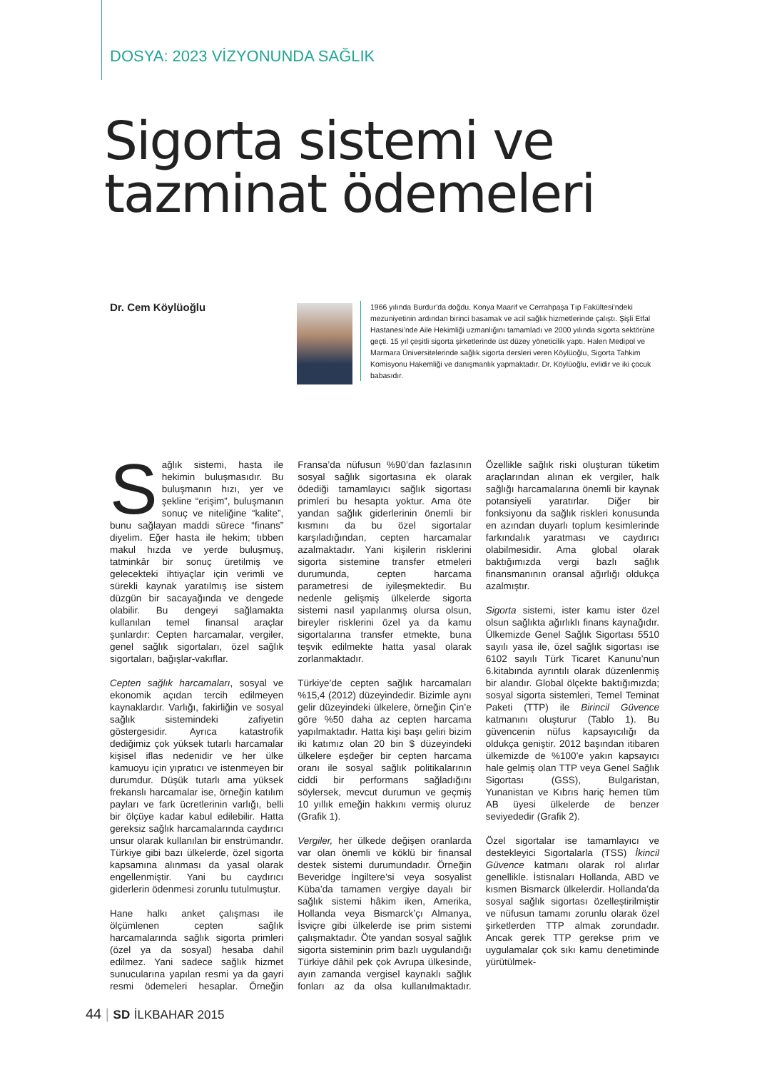DOSYA: 2023 VİZYONUNDA SAĞLIK
Sigorta sistemi ve
tazminat ödemeleri
Dr. Cem Köylüoğlu
1966 yılında Burdur’da doğdu. Konya Maarif ve Cerrahpaşa Tıp Fakültesi’ndeki mezuniyetinin ardından birinci basamak ve acil sağlık hizmetlerinde çalıştı. Şişli Etfal Hastanesi’nde Aile Hekimliği uzmanlığını tamamladı ve 2000 yılında sigorta sektörüne geçti. 15 yıl çeşitli sigorta şirketlerinde üst düzey yöneticilik yaptı. Halen Medipol ve Marmara Üniversitelerinde sağlık sigorta dersleri veren Köylüoğlu, Sigorta Tahkim Komisyonu Hakemliği ve danışmanlık yapmaktadır. Dr. Köylüoğlu, evlidir ve iki çocuk babasıdır.
Sağlık sistemi, hasta ile hekimin buluşmasıdır. Bu buluşmanın hızı, yer ve şekline “erişim”, buluşmanın sonuç ve niteliğine “kalite”, bunu sağlayan maddi sürece “finans” diyelim. Eğer hasta ile hekim; tıbben makul hızda ve yerde buluşmuş, tatminkâr bir sonuç üretilmiş ve gelecekteki ihtiyaçlar için verimli ve sürekli kaynak yaratılmış ise sistem düzgün bir sacayağında ve dengede olabilir. Bu dengeyi sağlamakta kullanılan temel finansal araçlar şunlardır: Cepten harcamalar, vergiler, genel sağlık sigortaları, özel sağlık sigortaları, bağışlar-vakıflar.
Cepten sağlık harcamaları, sosyal ve ekonomik açıdan tercih edilmeyen kaynaklardır. Varlığı, fakirliğin ve sosyal sağlık sistemindeki zafiyetin göstergesidir. Ayrıca katastrofik dediğimiz çok yüksek tutarlı harcamalar kişisel iflas nedenidir ve her ülke kamuoyu için yıpratıcı ve istenmeyen bir durumdur. Düşük tutarlı ama yüksek frekanslı harcamalar ise, örneğin katılım payları ve fark ücretlerinin varlığı, belli bir ölçüye kadar kabul edilebilir. Hatta gereksiz sağlık harcamalarında caydırıcı unsur olarak kullanılan bir enstrümandır. Türkiye gibi bazı ülkelerde, özel sigorta kapsamına alınması da yasal olarak engellenmiştir. Yani bu caydırıcı giderlerin ödenmesi zorunlu tutulmuştur.
Hane halkı anket çalışması ile ölçümlenen cepten sağlık harcamalarında sağlık sigorta primleri (özel ya da sosyal) hesaba dahil edilmez. Yani sadece sağlık hizmet sunucularına yapılan resmi ya da gayri resmi ödemeleri hesaplar. Örneğin Fransa’da nüfusun %90’dan fazlasının sosyal sağlık sigortasına ek olarak ödediği tamamlayıcı sağlık sigortası primleri bu hesapta yoktur. Ama öte yandan sağlık giderlerinin önemli bir kısmını da bu özel sigortalar karşıladığından, cepten harcamalar azalmaktadır. Yani kişilerin risklerini sigorta sistemine transfer etmeleri durumunda, cepten harcama parametresi de iyileşmektedir. Bu nedenle gelişmiş ülkelerde sigorta sistemi nasıl yapılanmış olursa olsun, bireyler risklerini özel ya da kamu sigortalarına transfer etmekte, buna teşvik edilmekte hatta yasal olarak zorlanmaktadır.
Türkiye’de cepten sağlık harcamaları %15,4 (2012) düzeyindedir. Bizimle aynı gelir düzeyindeki ülkelere, örneğin Çin’e göre %50 daha az cepten harcama yapılmaktadır. Hatta kişi başı geliri bizim iki katımız olan 20 bin $ düzeyindeki ülkelere eşdeğer bir cepten harcama oranı ile sosyal sağlık politikalarının ciddi bir performans sağladığını söylersek, mevcut durumun ve geçmiş 10 yıllık emeğin hakkını vermiş oluruz (Grafik 1).
Vergiler, her ülkede değişen oranlarda var olan önemli ve köklü bir finansal destek sistemi durumundadır. Örneğin Beveridge İngiltere’si veya sosyalist Küba’da tamamen vergiye dayalı bir sağlık sistemi hâkim iken, Amerika, Hollanda veya Bismarck’çı Almanya, İsviçre gibi ülkelerde ise prim sistemi çalışmaktadır. Öte yandan sosyal sağlık sigorta sisteminin prim bazlı uygulandığı Türkiye dâhil pek çok Avrupa ülkesinde, ayın zamanda vergisel kaynaklı sağlık fonları az da olsa kullanılmaktadır. Özellikle sağlık riski oluşturan tüketim araçlarından alınan ek vergiler, halk sağlığı harcamalarına önemli bir kaynak potansiyeli yaratırlar. Diğer bir fonksiyonu da sağlık riskleri konusunda en azından duyarlı toplum kesimlerinde farkındalık yaratması ve caydırıcı olabilmesidir. Ama global olarak baktığımızda vergi bazlı sağlık finansmanının oransal ağırlığı oldukça azalmıştır.
Sigorta sistemi, ister kamu ister özel olsun sağlıkta ağırlıklı finans kaynağıdır. Ülkemizde Genel Sağlık Sigortası 5510 sayılı yasa ile, özel sağlık sigortası ise 6102 sayılı Türk Ticaret Kanunu’nun 6.kitabında ayrıntılı olarak düzenlenmiş bir alandır. Global ölçekte baktığımızda; sosyal sigorta sistemleri, Temel Teminat Paketi (TTP) ile Birincil Güvence katmanını oluşturur (Tablo 1). Bu güvencenin nüfus kapsayıcılığı da oldukça geniştir. 2012 başından itibaren ülkemizde de %100’e yakın kapsayıcı hale gelmiş olan TTP veya Genel Sağlık Sigortası (GSS), Bulgaristan, Yunanistan ve Kıbrıs hariç hemen tüm AB üyesi ülkelerde de benzer seviyededir (Grafik 2).
Özel sigortalar ise tamamlayıcı ve destekleyici Sigortalarla (TSS) İkincil Güvence katmanı olarak rol alırlar genellikle. İstisnaları Hollanda, ABD ve kısmen Bismarck ülkelerdir. Hollanda’da sosyal sağlık sigortası özelleştirilmiştir ve nüfusun tamamı zorunlu olarak özel şirketlerden TTP almak zorundadır. Ancak gerek TTP gerekse prim ve uygulamalar çok sıkı kamu denetiminde yürütülmek-
44 | SD İLKBAHAR 2015